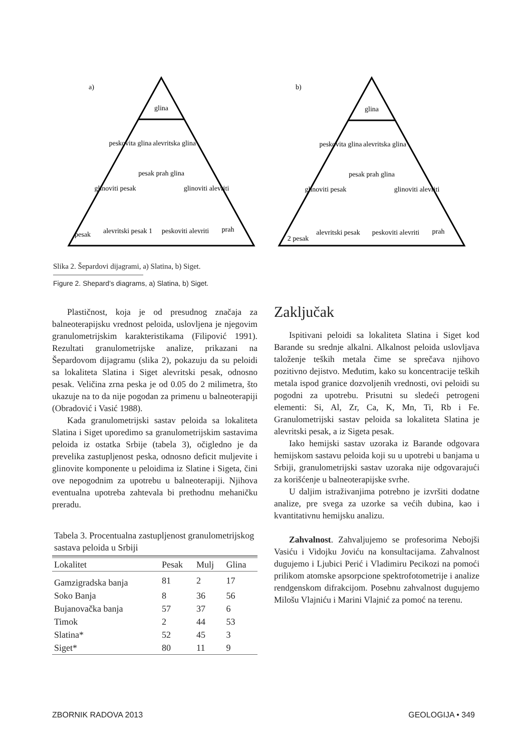a)
b)
glina
peskovita glina
alevritska glina
pesak prah glina
glinoviti pesak
glinoviti alevriti
pesak
alevritski pesak 1
peskoviti alevriti
prah
glina
peskovita glina
alevritska glina
pesak prah glina
glinoviti pesak
glinoviti alevriti
2 pesak
alevritski pesak
peskoviti alevriti
prah
Slika 2. Šepardovi dijagrami, a) Slatina, b) Siget.
Figure 2. Shepard’s diagrams, a) Slatina, b) Siget.
Plastičnost, koja je od presudnog značaja za balneoterapijsku vrednost peloida, uslovljena je njegovim granulometrijskim karakteristikama (Filipović 1991). Rezultati granulometrijske analize, prikazani na Šepardovom dijagramu (slika 2), pokazuju da su peloidi sa lokaliteta Slatina i Siget alevritski pesak, odnosno pesak. Veličina zrna peska je od 0.05 do 2 milimetra, što ukazuje na to da nije pogodan za primenu u balneoterapiji (Obradović i Vasić 1988).
Kada granulometrijski sastav peloida sa lokaliteta Slatina i Siget uporedimo sa granulometrijskim sastavima peloida iz ostatka Srbije (tabela 3), očigledno je da prevelika zastupljenost peska, odnosno deficit muljevite i glinovite komponente u peloidima iz Slatine i Sigeta, čini ove nepogodnim za upotrebu u balneoterapiji. Njihova eventualna upotreba zahtevala bi prethodnu mehaničku preradu.
Tabela 3. Procentualna zastupljenost granulometrijskog sastava peloida u Srbiji
| Lokalitet | Pesak | Mulj | Glina |
| --- | --- | --- | --- |
| Gamzigradska banja | 81 | 2 | 17 |
| Soko Banja | 8 | 36 | 56 |
| Bujanovačka banja | 57 | 37 | 6 |
| Timok | 2 | 44 | 53 |
| Slatina* | 52 | 45 | 3 |
| Siget* | 80 | 11 | 9 |
Zaključak
Ispitivani peloidi sa lokaliteta Slatina i Siget kod Barande su srednje alkalni. Alkalnost peloida uslovljava taloženje teških metala čime se sprečava njihovo pozitivno dejistvo. Međutim, kako su koncentracije teških metala ispod granice dozvoljenih vrednosti, ovi peloidi su pogodni za upotrebu. Prisutni su sledeći petrogeni elementi: Si, Al, Zr, Ca, K, Mn, Ti, Rb i Fe. Granulometrijski sastav peloida sa lokaliteta Slatina je alevritski pesak, a iz Sigeta pesak.
Iako hemijski sastav uzoraka iz Barande odgovara hemijskom sastavu peloida koji su u upotrebi u banjama u Srbiji, granulometrijski sastav uzoraka nije odgovarajući za korišćenje u balneoterapijske svrhe.
U daljim istraživanjima potrebno je izvršiti dodatne analize, pre svega za uzorke sa većih dubina, kao i kvantitativnu hemijsku analizu.
Zahvalnost. Zahvaljujemo se profesorima Nebojši Vasiću i Vidojku Joviću na konsultacijama. Zahvalnost dugujemo i Ljubici Perić i Vladimiru Pecikozi na pomoći prilikom atomske apsorpcione spektrofotometrije i analize rendgenskom difrakcijom. Posebnu zahvalnost dugujemo Milošu Vlajniću i Marini Vlajnić za pomoć na terenu.
ZBORNIK RADOVA 2013 GEOLOGIJA • 349